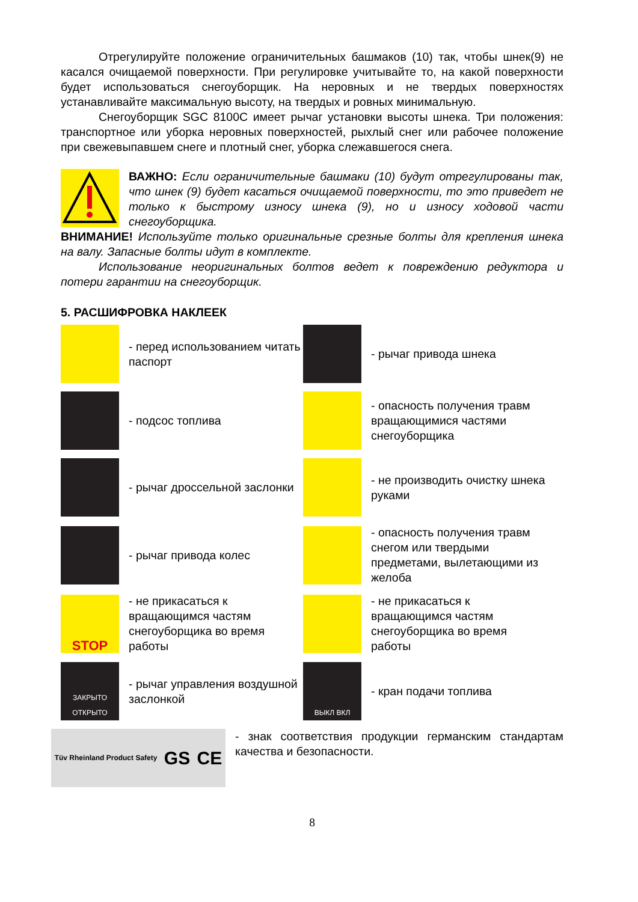Отрегулируйте положение ограничительных башмаков (10) так, чтобы шнек(9) не касался очищаемой поверхности. При регулировке учитывайте то, на какой поверхности будет использоваться снегоуборщик. На неровных и не твердых поверхностях устанавливайте максимальную высоту, на твердых и ровных минимальную.
Снегоуборщик SGC 8100C имеет рычаг установки высоты шнека. Три положения: транспортное или уборка неровных поверхностей, рыхлый снег или рабочее положение при свежевыпавшем снеге и плотный снег, уборка слежавшегося снега.
ВАЖНО: Если ограничительные башмаки (10) будут отрегулированы так, что шнек (9) будет касаться очищаемой поверхности, то это приведет не только к быстрому износу шнека (9), но и износу ходовой части снегоуборщика.
ВНИМАНИЕ! Используйте только оригинальные срезные болты для крепления шнека на валу. Запасные болты идут в комплекте.
Использование неоригинальных болтов ведет к повреждению редуктора и потери гарантии на снегоуборщик.
5. РАСШИФРОВКА НАКЛЕЕК
- перед использованием читать паспорт
- рычаг привода шнека
- подсос топлива
- опасность получения травм вращающимися частями снегоуборщика
- рычаг дроссельной заслонки
- не производить очистку шнека руками
- рычаг привода колес
- опасность получения травм снегом или твердыми предметами, вылетающими из желоба
STOP
- не прикасаться к вращающимся частям снегоуборщика во время работы
- не прикасаться к вращающимся частям снегоуборщика во время работы
ЗАКРЫТО ОТКРЫТО
- рычаг управления воздушной заслонкой
ВЫКЛ ВКЛ
- кран подачи топлива
Tüv Rheinland Product Safety GS CE
- знак соответствия продукции германским стандартам качества и безопасности.
8